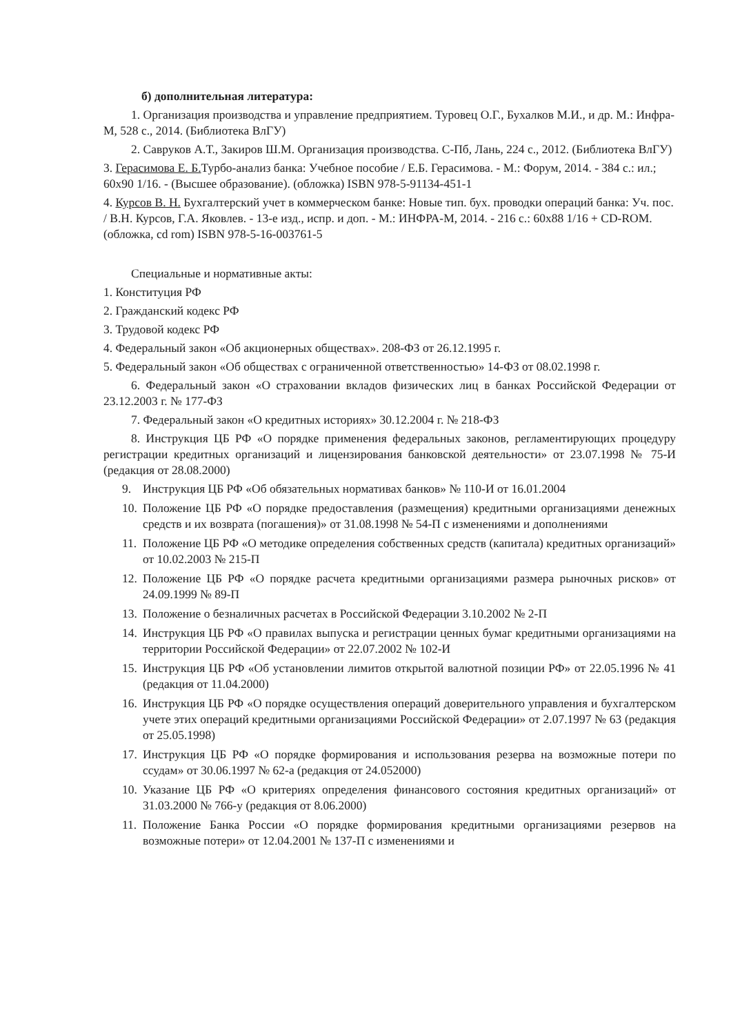б) дополнительная литература:
1. Организация производства и управление предприятием. Туровец О.Г., Бухалков М.И., и др. М.: Инфра-М, 528 с., 2014. (Библиотека ВлГУ)
2. Савруков А.Т., Закиров Ш.М. Организация производства. С-Пб, Лань, 224 с., 2012. (Библиотека ВлГУ)
3. Герасимова Е. Б. Турбо-анализ банка: Учебное пособие / Е.Б. Герасимова. - М.: Форум, 2014. - 384 с.: ил.; 60x90 1/16. - (Высшее образование). (обложка) ISBN 978-5-91134-451-1
4. Курсов В. Н. Бухгалтерский учет в коммерческом банке: Новые тип. бух. проводки операций банка: Уч. пос. / В.Н. Курсов, Г.А. Яковлев. - 13-е изд., испр. и доп. - М.: ИНФРА-М, 2014. - 216 с.: 60x88 1/16 + CD-ROM. (обложка, cd rom) ISBN 978-5-16-003761-5
Специальные и нормативные акты:
1. Конституция РФ
2. Гражданский кодекс РФ
3. Трудовой кодекс РФ
4. Федеральный закон «Об акционерных обществах». 208-ФЗ от 26.12.1995 г.
5. Федеральный закон «Об обществах с ограниченной ответственностью» 14-ФЗ от 08.02.1998 г.
6. Федеральный закон «О страховании вкладов физических лиц в банках Российской Федерации от 23.12.2003 г. № 177-ФЗ
7. Федеральный закон «О кредитных историях» 30.12.2004 г. № 218-ФЗ
8. Инструкция ЦБ РФ «О порядке применения федеральных законов, регламентирующих процедуру регистрации кредитных организаций и лицензирования банковской деятельности» от 23.07.1998 № 75-И (редакция от 28.08.2000)
9. Инструкция ЦБ РФ «Об обязательных нормативах банков» № 110-И от 16.01.2004
10. Положение ЦБ РФ «О порядке предоставления (размещения) кредитными организациями денежных средств и их возврата (погашения)» от 31.08.1998 № 54-П с изменениями и дополнениями
11. Положение ЦБ РФ «О методике определения собственных средств (капитала) кредитных организаций» от 10.02.2003 № 215-П
12. Положение ЦБ РФ «О порядке расчета кредитными организациями размера рыночных рисков» от 24.09.1999 № 89-П
13. Положение о безналичных расчетах в Российской Федерации 3.10.2002 № 2-П
14. Инструкция ЦБ РФ «О правилах выпуска и регистрации ценных бумаг кредитными организациями на территории Российской Федерации» от 22.07.2002 № 102-И
15. Инструкция ЦБ РФ «Об установлении лимитов открытой валютной позиции РФ» от 22.05.1996 № 41 (редакция от 11.04.2000)
16. Инструкция ЦБ РФ «О порядке осуществления операций доверительного управления и бухгалтерском учете этих операций кредитными организациями Российской Федерации» от 2.07.1997 № 63 (редакция от 25.05.1998)
17. Инструкция ЦБ РФ «О порядке формирования и использования резерва на возможные потери по ссудам» от 30.06.1997 № 62-а (редакция от 24.052000)
10. Указание ЦБ РФ «О критериях определения финансового состояния кредитных организаций» от 31.03.2000 № 766-у (редакция от 8.06.2000)
11. Положение Банка России «О порядке формирования кредитными организациями резервов на возможные потери» от 12.04.2001 № 137-П с изменениями и